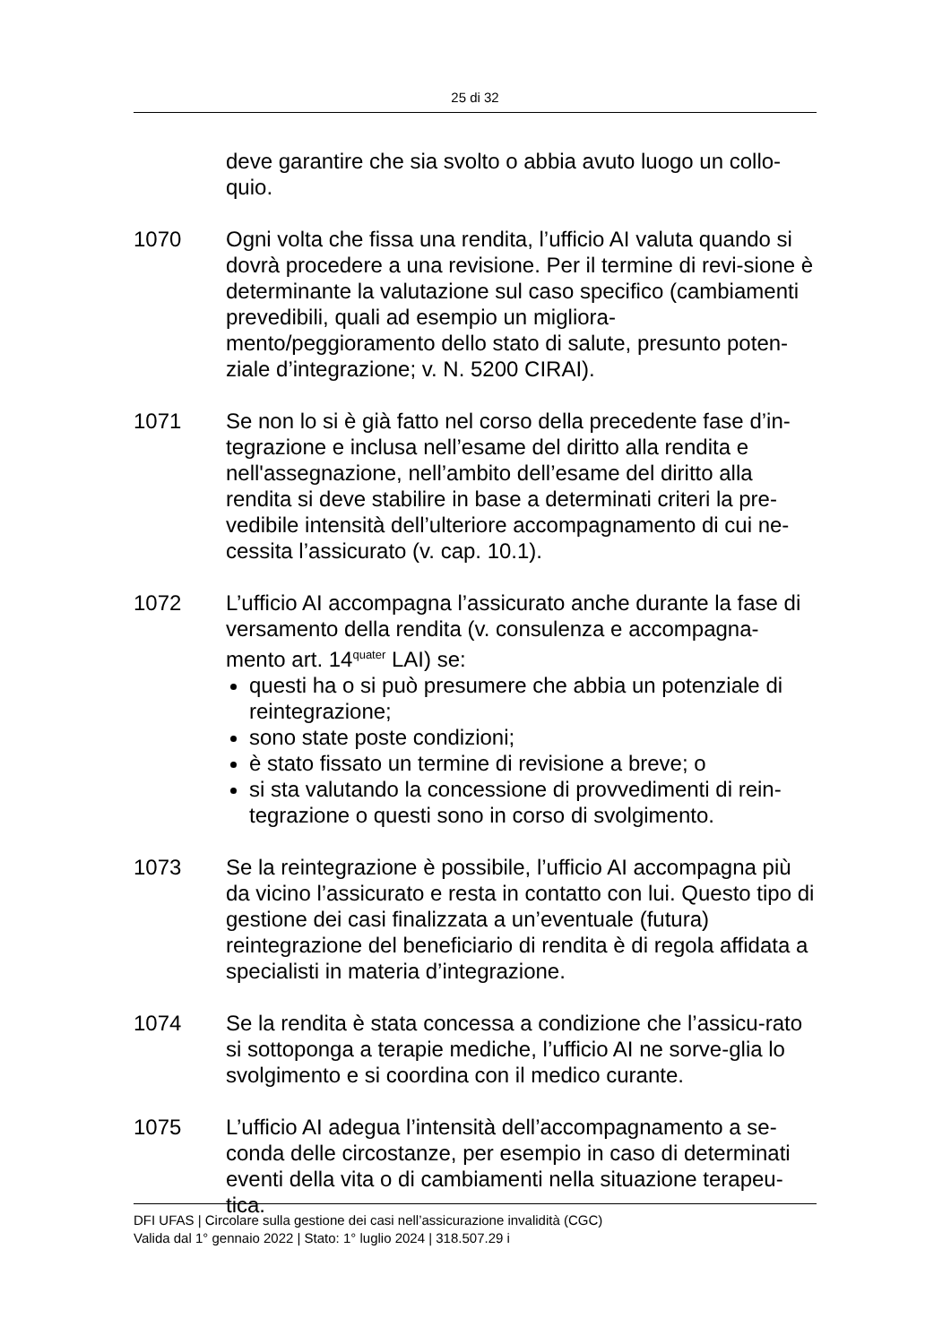25 di 32
deve garantire che sia svolto o abbia avuto luogo un collo-quio.
1070 Ogni volta che fissa una rendita, l’ufficio AI valuta quando si dovrà procedere a una revisione. Per il termine di revi-sione è determinante la valutazione sul caso specifico (cambiamenti prevedibili, quali ad esempio un migliora-mento/peggioramento dello stato di salute, presunto poten-ziale d’integrazione; v. N. 5200 CIRAI).
1071 Se non lo si è già fatto nel corso della precedente fase d’in-tegrazione e inclusa nell’esame del diritto alla rendita e nell'assegnazione, nell’ambito dell’esame del diritto alla rendita si deve stabilire in base a determinati criteri la pre-vedibile intensità dell’ulteriore accompagnamento di cui ne-cessita l’assicurato (v. cap. 10.1).
1072 L’ufficio AI accompagna l’assicurato anche durante la fase di versamento della rendita (v. consulenza e accompagna-mento art. 14<sup>quater</sup> LAI) se:
questi ha o si può presumere che abbia un potenziale di reintegrazione;
sono state poste condizioni;
è stato fissato un termine di revisione a breve; o
si sta valutando la concessione di provvedimenti di rein-tegrazione o questi sono in corso di svolgimento.
1073 Se la reintegrazione è possibile, l’ufficio AI accompagna più da vicino l’assicurato e resta in contatto con lui. Questo tipo di gestione dei casi finalizzata a un’eventuale (futura) reintegrazione del beneficiario di rendita è di regola affidata a specialisti in materia d’integrazione.
1074 Se la rendita è stata concessa a condizione che l’assicu-rato si sottoponga a terapie mediche, l’ufficio AI ne sorve-glia lo svolgimento e si coordina con il medico curante.
1075 L’ufficio AI adegua l’intensità dell’accompagnamento a se-conda delle circostanze, per esempio in caso di determinati eventi della vita o di cambiamenti nella situazione terapeu-tica.
DFI UFAS | Circolare sulla gestione dei casi nell’assicurazione invalidità (CGC)
Valida dal 1° gennaio 2022 | Stato: 1° luglio 2024 | 318.507.29 i